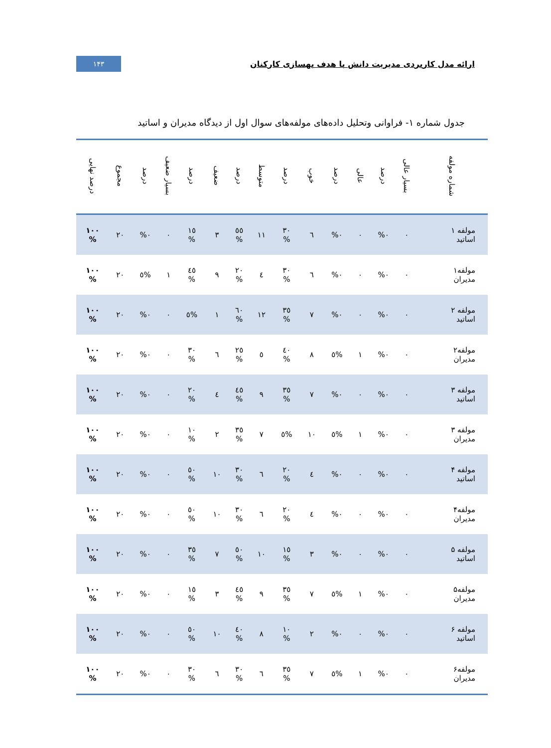ارائه مدل کاربردی مدیریت دانش با هدف بهسازی کارکنان
۱۴۳
جدول شماره ۱- فراوانی وتحلیل داده‌های مولفه‌های سوال اول از دیدگاه مدیران و اساتید
| شماره مولفه | بسیار عالی | درصد | عالی | درصد | خوب | درصد | متوسط | درصد | ضعیف | درصد | بسیار ضعیف | درصد | مجموع | درصد نهایی |
| --- | --- | --- | --- | --- | --- | --- | --- | --- | --- | --- | --- | --- | --- | --- |
| مولفه ۱ اساتید | ۰ | %۰ | ۰ | %۰ | ٦ | ۳۰ % | ۱۱ | ٥٥ % | ۳ | ۱٥ % | ۰ | %۰ | ۲۰ | ۱۰۰ % |
| مولفه۱ مدیران | ۰ | %۰ | ۰ | %۰ | ٦ | ۳۰ % | ٤ | ۲۰ % | ۹ | ٤٥ % | ۱ | %٥ | ۲۰ | ۱۰۰ % |
| مولفه ۲ اساتید | ۰ | %۰ | ۰ | %۰ | ۷ | ۳٥ % | ۱۲ | ٦۰ % | ۱ | %٥ | ۰ | %۰ | ۲۰ | ۱۰۰ % |
| مولفه۲ مدیران | ۰ | %۰ | ۱ | %٥ | ۸ | ٤۰ % | ٥ | ۲٥ % | ٦ | ۳۰ % | ۰ | %۰ | ۲۰ | ۱۰۰ % |
| مولفه ۳ اساتید | ۰ | %۰ | ۰ | %۰ | ۷ | ۳٥ % | ۹ | ٤٥ % | ٤ | ۲۰ % | ۰ | %۰ | ۲۰ | ۱۰۰ % |
| مولفه ۳ مدیران | ۰ | %۰ | ۱ | %٥ | ۱۰ | %٥ | ۷ | ۳٥ % | ۲ | ۱۰ % | ۰ | %۰ | ۲۰ | ۱۰۰ % |
| مولفه ۴ اساتید | ۰ | %۰ | ۰ | %۰ | ٤ | ۲۰ % | ٦ | ۳۰ % | ۱۰ | ٥۰ % | ۰ | %۰ | ۲۰ | ۱۰۰ % |
| مولفه۴ مدیران | ۰ | %۰ | ۰ | %۰ | ٤ | ۲۰ % | ٦ | ۳۰ % | ۱۰ | ٥۰ % | ۰ | %۰ | ۲۰ | ۱۰۰ % |
| مولفه ۵ اساتید | ۰ | %۰ | ۰ | %۰ | ۳ | ۱٥ % | ۱۰ | ٥۰ % | ۷ | ۳٥ % | ۰ | %۰ | ۲۰ | ۱۰۰ % |
| مولفه۵ مدیران | ۰ | %۰ | ۱ | %٥ | ۷ | ۳٥ % | ۹ | ٤٥ % | ۳ | ۱٥ % | ۰ | %۰ | ۲۰ | ۱۰۰ % |
| مولفه ۶ اساتید | ۰ | %۰ | ۰ | %۰ | ۲ | ۱۰ % | ۸ | ٤۰ % | ۱۰ | ٥۰ % | ۰ | %۰ | ۲۰ | ۱۰۰ % |
| مولفه۶ مدیران | ۰ | %۰ | ۱ | %٥ | ۷ | ۳٥ % | ٦ | ۳۰ % | ٦ | ۳۰ % | ۰ | %۰ | ۲۰ | ۱۰۰ % |